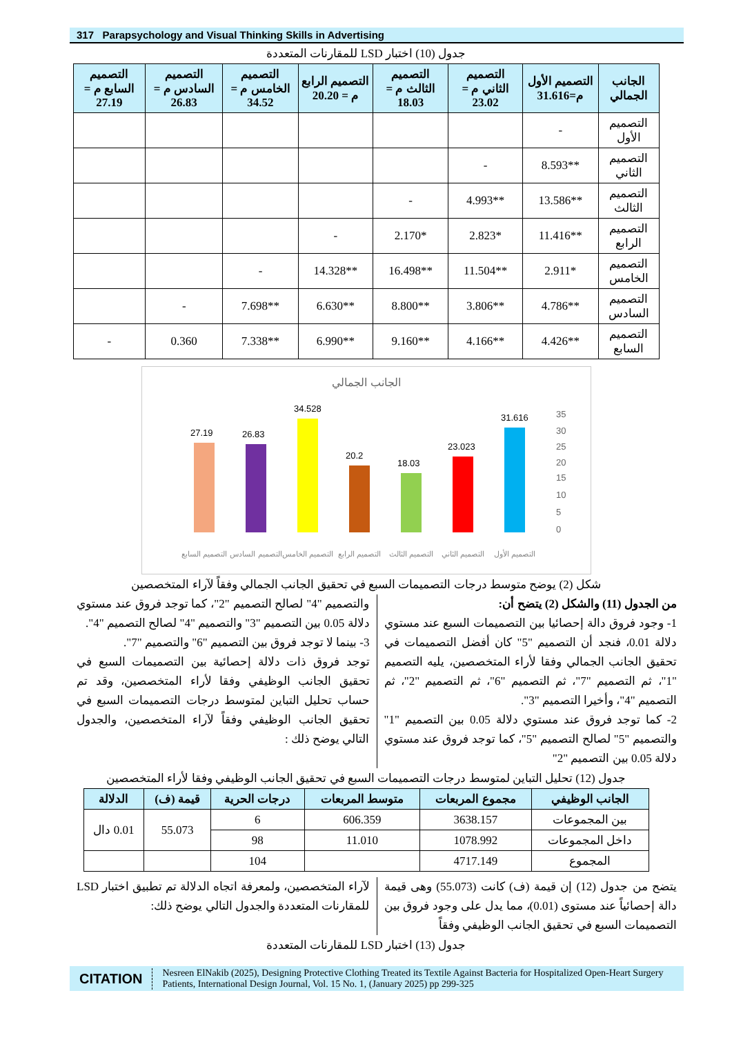317 Parapsychology and Visual Thinking Skills in Advertising
جدول (10) اختبار LSD للمقارنات المتعددة
| الجانب الجمالي | التصميم الأول م=31.616 | التصميم الثاني م = 23.02 | التصميم الثالث م = 18.03 | التصميم الرابع م = 20.20 | التصميم الخامس م = 34.52 | التصميم السادس م = 26.83 | التصميم السابع م = 27.19 |
| --- | --- | --- | --- | --- | --- | --- | --- |
| التصميم الأول | - | | | | | | |
| التصميم الثاني | **8.593 | - | | | | | |
| التصميم الثالث | **13.586 | **4.993 | - | | | | |
| التصميم الرابع | **11.416 | *2.823 | *2.170 | - | | | |
| التصميم الخامس | *2.911 | **11.504 | **16.498 | **14.328 | - | | |
| التصميم السادس | **4.786 | **3.806 | **8.800 | **6.630 | **7.698 | - | |
| التصميم السابع | **4.426 | **4.166 | **9.160 | **6.990 | **7.338 | 0.360 | - |
الجانب الجمالي
0
5
10
15
20
25
30
35
27.19
26.83
34.528
20.2
18.03
23.023
31.616
التصميم السابع
التصميم السادس
التصميم الخامس
التصميم الرابع
التصميم الثالث
التصميم الثاني
التصميم الأول
شكل (2) يوضح متوسط درجات التصميمات السبع في تحقيق الجانب الجمالي وفقاً لآراء المتخصصين
من الجدول (11) والشكل (2) يتضح أن:
1- وجود فروق دالة إحصائيا بين التصميمات السبع عند مستوي دلالة 0.01، فنجد أن التصميم "5" كان أفضل التصميمات في تحقيق الجانب الجمالي وفقا لأراء المتخصصين، يليه التصميم "1"، ثم التصميم "7"، ثم التصميم "6"، ثم التصميم "2"، ثم التصميم "4"، وأخيرا التصميم "3".
2- كما توجد فروق عند مستوي دلالة 0.05 بين التصميم "1" والتصميم "5" لصالح التصميم "5"، كما توجد فروق عند مستوي دلالة 0.05 بين التصميم "2"
والتصميم "4" لصالح التصميم "2"، كما توجد فروق عند مستوي دلالة 0.05 بين التصميم "3" والتصميم "4" لصالح التصميم "4".
3- بينما لا توجد فروق بين التصميم "6" والتصميم "7".
توجد فروق ذات دلالة إحصائية بين التصميمات السبع في تحقيق الجانب الوظيفي وفقا لأراء المتخصصين، وقد تم حساب تحليل التباين لمتوسط درجات التصميمات السبع في تحقيق الجانب الوظيفي وفقاً لآراء المتخصصين، والجدول التالي يوضح ذلك :
جدول (12) تحليل التباين لمتوسط درجات التصميمات السبع في تحقيق الجانب الوظيفي وفقا لأراء المتخصصين
| الجانب الوظيفي | مجموع المربعات | متوسط المربعات | درجات الحرية | قيمة (ف) | الدلالة |
| --- | --- | --- | --- | --- | --- |
| بين المجموعات | 3638.157 | 606.359 | 6 | 55.073 | 0.01 دال |
| داخل المجموعات | 1078.992 | 11.010 | 98 | | |
| المجموع | 4717.149 | | 104 | | |
يتضح من جدول (12) إن قيمة (ف) كانت (55.073) وهى قيمة دالة إحصائياً عند مستوى (0.01)، مما يدل على وجود فروق بين التصميمات السبع في تحقيق الجانب الوظيفي وفقاً
لآراء المتخصصين، ولمعرفة اتجاه الدلالة تم تطبيق اختبار LSD للمقارنات المتعددة والجدول التالي يوضح ذلك:
جدول (13) اختبار LSD للمقارنات المتعددة
CITATION Nesreen ElNakib (2025), Designing Protective Clothing Treated its Textile Against Bacteria for Hospitalized Open-Heart Surgery Patients, International Design Journal, Vol. 15 No. 1, (January 2025) pp 299-325